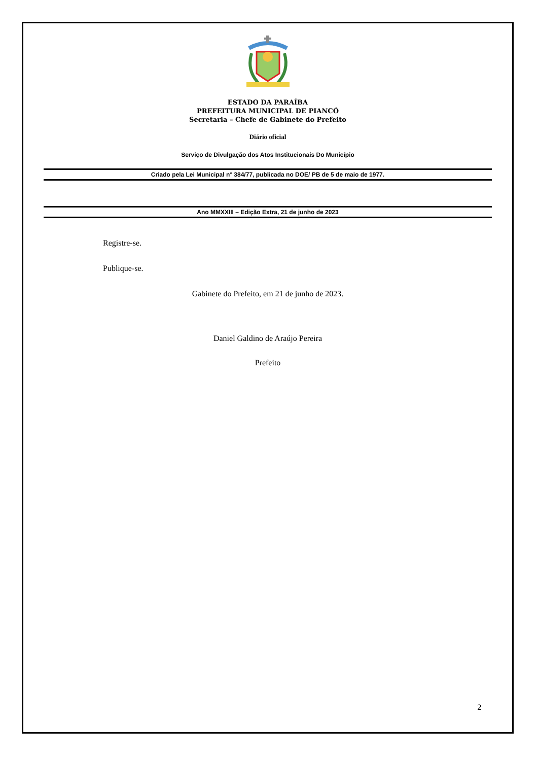ESTADO DA PARAÍBA
PREFEITURA MUNICIPAL DE PIANCÓ
Secretaria – Chefe de Gabinete do Prefeito
Diário oficial
Serviço de Divulgação dos Atos Institucionais Do Município
Criado pela Lei Municipal n° 384/77, publicada no DOE/ PB de 5 de maio de 1977.
Ano MMXXIII – Edição Extra, 21 de junho de 2023
Registre-se.
Publique-se.
Gabinete do Prefeito, em 21 de junho de 2023.
Daniel Galdino de Araújo Pereira
Prefeito
2